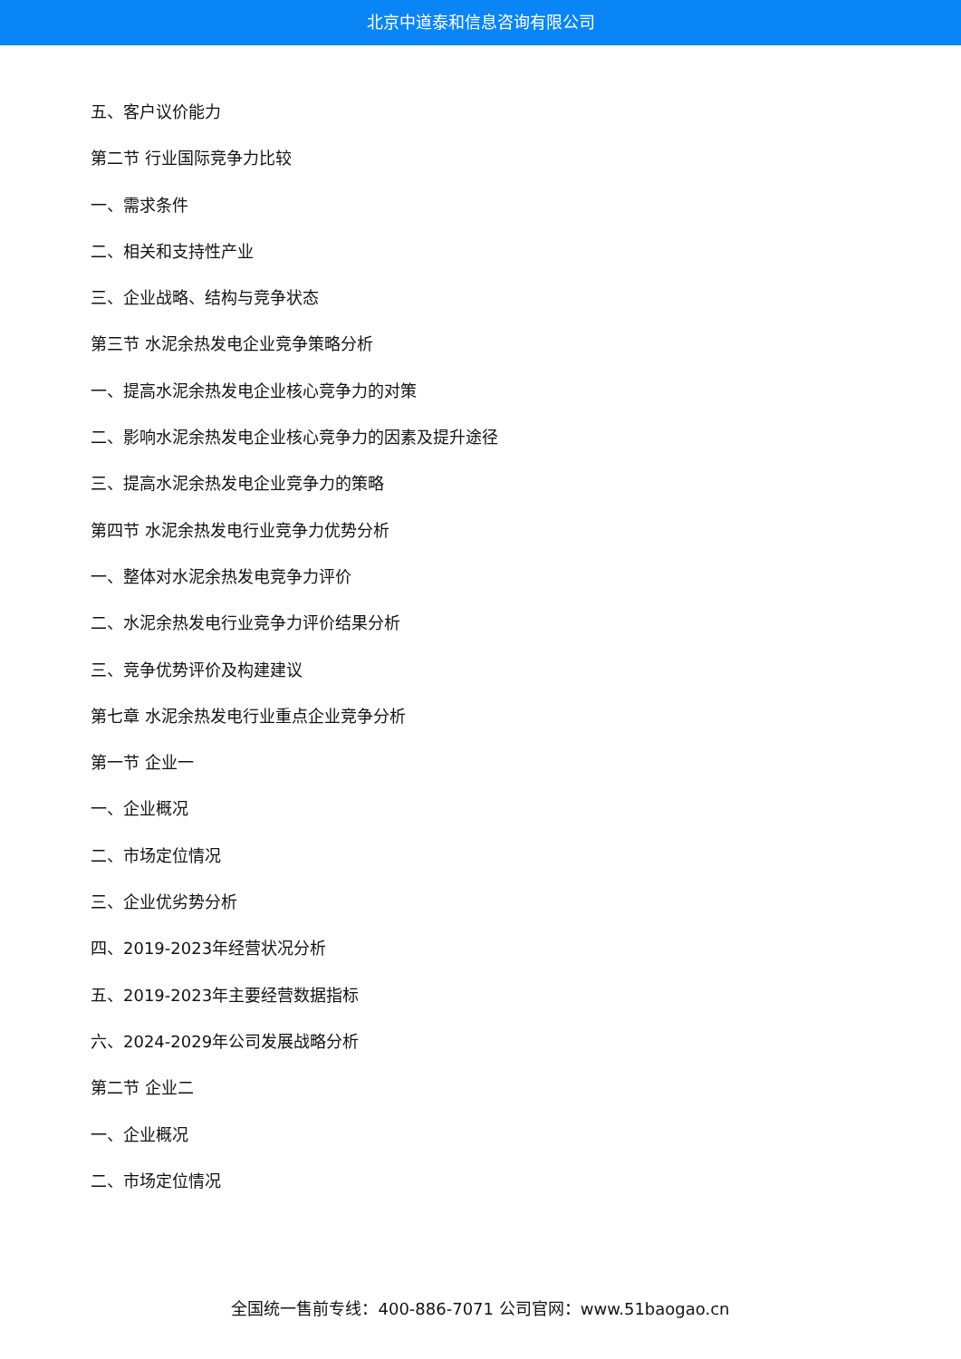北京中道泰和信息咨询有限公司
五、客户议价能力
第二节 行业国际竞争力比较
一、需求条件
二、相关和支持性产业
三、企业战略、结构与竞争状态
第三节 水泥余热发电企业竞争策略分析
一、提高水泥余热发电企业核心竞争力的对策
二、影响水泥余热发电企业核心竞争力的因素及提升途径
三、提高水泥余热发电企业竞争力的策略
第四节 水泥余热发电行业竞争力优势分析
一、整体对水泥余热发电竞争力评价
二、水泥余热发电行业竞争力评价结果分析
三、竞争优势评价及构建建议
第七章 水泥余热发电行业重点企业竞争分析
第一节 企业一
一、企业概况
二、市场定位情况
三、企业优劣势分析
四、2019-2023年经营状况分析
五、2019-2023年主要经营数据指标
六、2024-2029年公司发展战略分析
第二节 企业二
一、企业概况
二、市场定位情况
全国统一售前专线：400-886-7071 公司官网：www.51baogao.cn